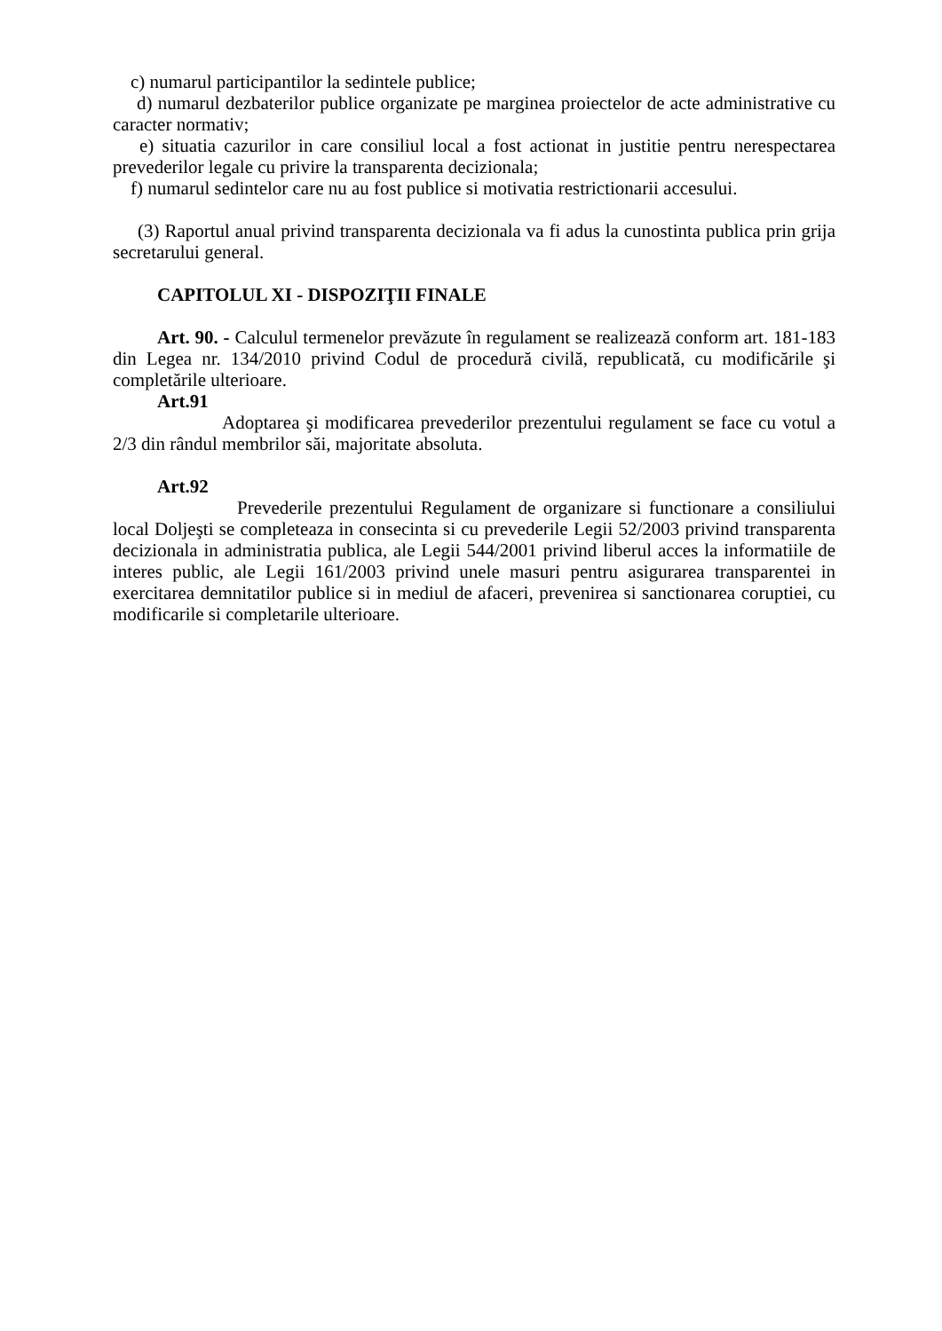c) numarul participantilor la sedintele publice;
d) numarul dezbaterilor publice organizate pe marginea proiectelor de acte administrative cu caracter normativ;
e) situatia cazurilor in care consiliul local a fost actionat in justitie pentru nerespectarea prevederilor legale cu privire la transparenta decizionala;
f) numarul sedintelor care nu au fost publice si motivatia restrictionarii accesului.
(3) Raportul anual privind transparenta decizionala va fi adus la cunostinta publica prin grija secretarului general.
CAPITOLUL XI - DISPOZIŢII FINALE
Art. 90. - Calculul termenelor prevăzute în regulament se realizează conform art. 181-183 din Legea nr. 134/2010 privind Codul de procedură civilă, republicată, cu modificările şi completările ulterioare.
Art.91
Adoptarea şi modificarea prevederilor prezentului regulament se face cu votul a 2/3 din rândul membrilor săi, majoritate absoluta.
Art.92
Prevederile prezentului Regulament de organizare si functionare a consiliului local Doljeşti se completeaza in consecinta si cu prevederile Legii 52/2003 privind transparenta decizionala in administratia publica, ale Legii 544/2001 privind liberul acces la informatiile de interes public, ale Legii 161/2003 privind unele masuri pentru asigurarea transparentei in exercitarea demnitatilor publice si in mediul de afaceri, prevenirea si sanctionarea coruptiei, cu modificarile si completarile ulterioare.